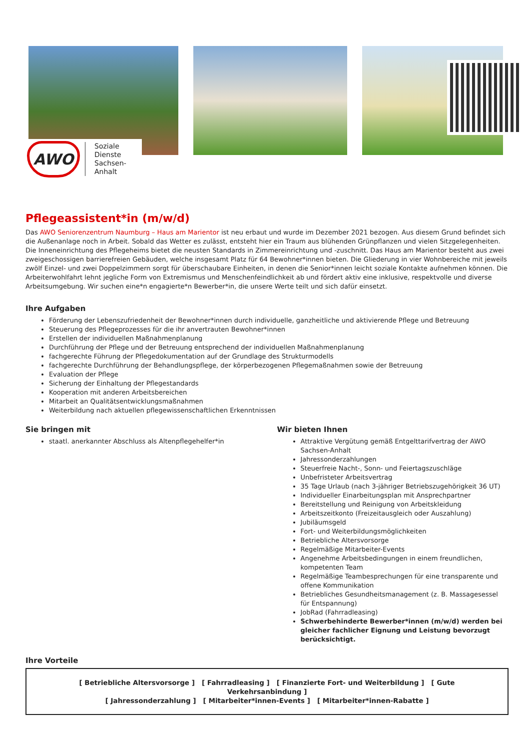AWO
Soziale Dienste
Sachsen-Anhalt
Pflegeassistent*in (m/w/d)
Das AWO Seniorenzentrum Naumburg – Haus am Marientor ist neu erbaut und wurde im Dezember 2021 bezogen. Aus diesem Grund befindet sich die Außenanlage noch in Arbeit. Sobald das Wetter es zulässt, entsteht hier ein Traum aus blühenden Grünpflanzen und vielen Sitzgelegenheiten. Die Inneneinrichtung des Pflegeheims bietet die neusten Standards in Zimmereinrichtung und -zuschnitt. Das Haus am Marientor besteht aus zwei zweigeschossigen barrierefreien Gebäuden, welche insgesamt Platz für 64 Bewohner*innen bieten. Die Gliederung in vier Wohnbereiche mit jeweils zwölf Einzel- und zwei Doppelzimmern sorgt für überschaubare Einheiten, in denen die Senior*innen leicht soziale Kontakte aufnehmen können. Die Arbeiterwohlfahrt lehnt jegliche Form von Extremismus und Menschenfeindlichkeit ab und fördert aktiv eine inklusive, respektvolle und diverse Arbeitsumgebung. Wir suchen eine*n engagierte*n Bewerber*in, die unsere Werte teilt und sich dafür einsetzt.
Ihre Aufgaben
Förderung der Lebenszufriedenheit der Bewohner*innen durch individuelle, ganzheitliche und aktivierende Pflege und Betreuung
Steuerung des Pflegeprozesses für die ihr anvertrauten Bewohner*innen
Erstellen der individuellen Maßnahmenplanung
Durchführung der Pflege und der Betreuung entsprechend der individuellen Maßnahmenplanung
fachgerechte Führung der Pflegedokumentation auf der Grundlage des Strukturmodells
fachgerechte Durchführung der Behandlungspflege, der körperbezogenen Pflegemaßnahmen sowie der Betreuung
Evaluation der Pflege
Sicherung der Einhaltung der Pflegestandards
Kooperation mit anderen Arbeitsbereichen
Mitarbeit an Qualitätsentwicklungsmaßnahmen
Weiterbildung nach aktuellen pflegewissenschaftlichen Erkenntnissen
Sie bringen mit
staatl. anerkannter Abschluss als Altenpflegehelfer*in
Wir bieten Ihnen
Attraktive Vergütung gemäß Entgelttarifvertrag der AWO Sachsen-Anhalt
Jahressonderzahlungen
Steuerfreie Nacht-, Sonn- und Feiertagszuschläge
Unbefristeter Arbeitsvertrag
35 Tage Urlaub (nach 3-jähriger Betriebszugehörigkeit 36 UT)
Individueller Einarbeitungsplan mit Ansprechpartner
Bereitstellung und Reinigung von Arbeitskleidung
Arbeitszeitkonto (Freizeitausgleich oder Auszahlung)
Jubiläumsgeld
Fort- und Weiterbildungsmöglichkeiten
Betriebliche Altersvorsorge
Regelmäßige Mitarbeiter-Events
Angenehme Arbeitsbedingungen in einem freundlichen, kompetenten Team
Regelmäßige Teambesprechungen für eine transparente und offene Kommunikation
Betriebliches Gesundheitsmanagement (z. B. Massagesessel für Entspannung)
JobRad (Fahrradleasing)
Schwerbehinderte Bewerber*innen (m/w/d) werden bei gleicher fachlicher Eignung und Leistung bevorzugt berücksichtigt.
Ihre Vorteile
[ Betriebliche Altersvorsorge ] [ Fahrradleasing ] [ Finanzierte Fort- und Weiterbildung ] [ Gute Verkehrsanbindung ]
[ Jahressonderzahlung ] [ Mitarbeiter*innen-Events ] [ Mitarbeiter*innen-Rabatte ]